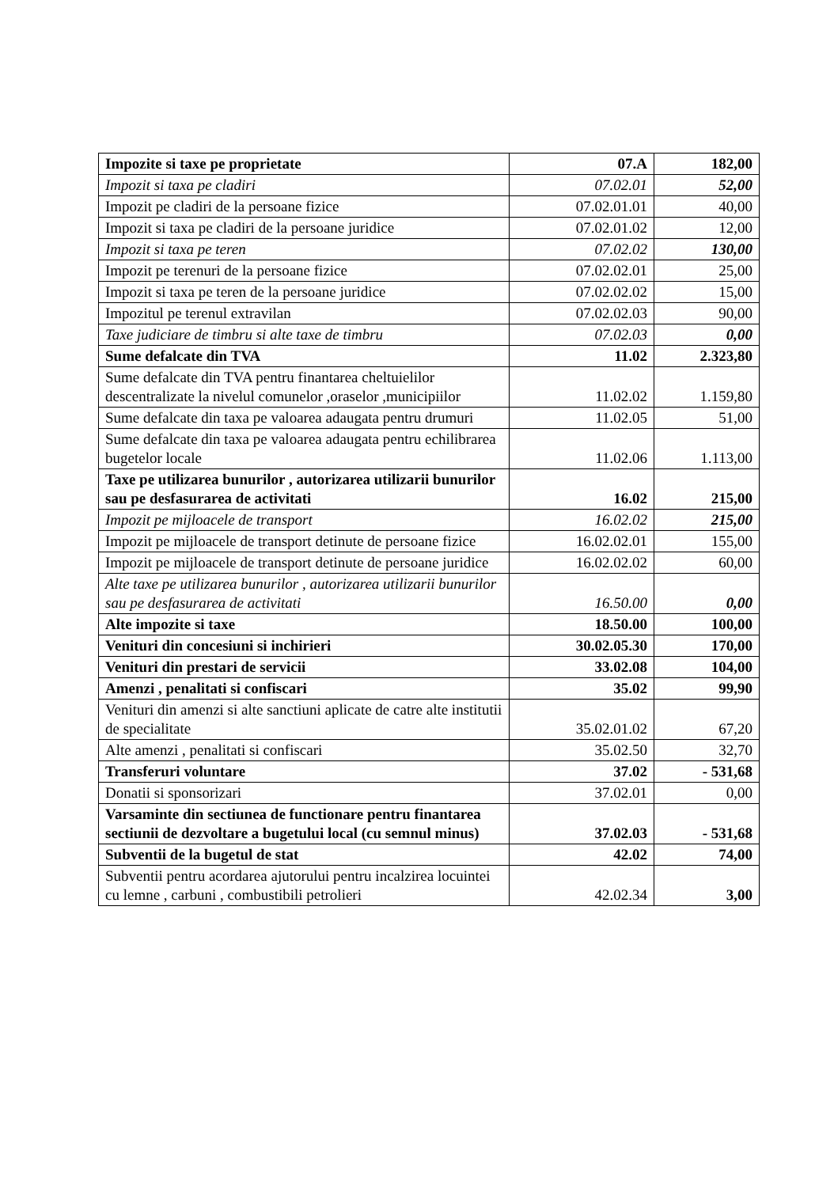| Impozite si taxe pe proprietate | 07.A | 182,00 |
| Impozit si taxa pe cladiri | 07.02.01 | 52,00 |
| Impozit pe cladiri de la persoane fizice | 07.02.01.01 | 40,00 |
| Impozit si taxa pe cladiri de la persoane juridice | 07.02.01.02 | 12,00 |
| Impozit si taxa pe teren | 07.02.02 | 130,00 |
| Impozit pe terenuri de la persoane fizice | 07.02.02.01 | 25,00 |
| Impozit si taxa pe teren de la persoane juridice | 07.02.02.02 | 15,00 |
| Impozitul pe terenul extravilan | 07.02.02.03 | 90,00 |
| Taxe judiciare de timbru si alte taxe de timbru | 07.02.03 | 0,00 |
| Sume defalcate din TVA | 11.02 | 2.323,80 |
| Sume defalcate din TVA pentru finantarea cheltuielilor descentralizate la nivelul comunelor ,oraselor ,municipiilor | 11.02.02 | 1.159,80 |
| Sume defalcate din taxa pe valoarea adaugata pentru drumuri | 11.02.05 | 51,00 |
| Sume defalcate din taxa pe valoarea adaugata pentru echilibrarea bugetelor locale | 11.02.06 | 1.113,00 |
| Taxe pe utilizarea bunurilor , autorizarea utilizarii bunurilor sau pe desfasurarea de activitati | 16.02 | 215,00 |
| Impozit pe mijloacele de transport | 16.02.02 | 215,00 |
| Impozit pe mijloacele de transport detinute de persoane fizice | 16.02.02.01 | 155,00 |
| Impozit pe mijloacele de transport detinute de persoane juridice | 16.02.02.02 | 60,00 |
| Alte taxe pe utilizarea bunurilor , autorizarea utilizarii bunurilor sau pe desfasurarea de activitati | 16.50.00 | 0,00 |
| Alte impozite si taxe | 18.50.00 | 100,00 |
| Venituri din concesiuni si inchirieri | 30.02.05.30 | 170,00 |
| Venituri din prestari de servicii | 33.02.08 | 104,00 |
| Amenzi , penalitati si confiscari | 35.02 | 99,90 |
| Venituri din amenzi si alte sanctiuni aplicate de catre alte institutii de specialitate | 35.02.01.02 | 67,20 |
| Alte amenzi , penalitati si confiscari | 35.02.50 | 32,70 |
| Transferuri voluntare | 37.02 | - 531,68 |
| Donatii si sponsorizari | 37.02.01 | 0,00 |
| Varsaminte din sectiunea de functionare pentru finantarea sectiunii de dezvoltare a bugetului local (cu semnul minus) | 37.02.03 | - 531,68 |
| Subventii de la bugetul de stat | 42.02 | 74,00 |
| Subventii pentru acordarea ajutorului pentru incalzirea locuintei cu lemne , carbuni , combustibili petrolieri | 42.02.34 | 3,00 |